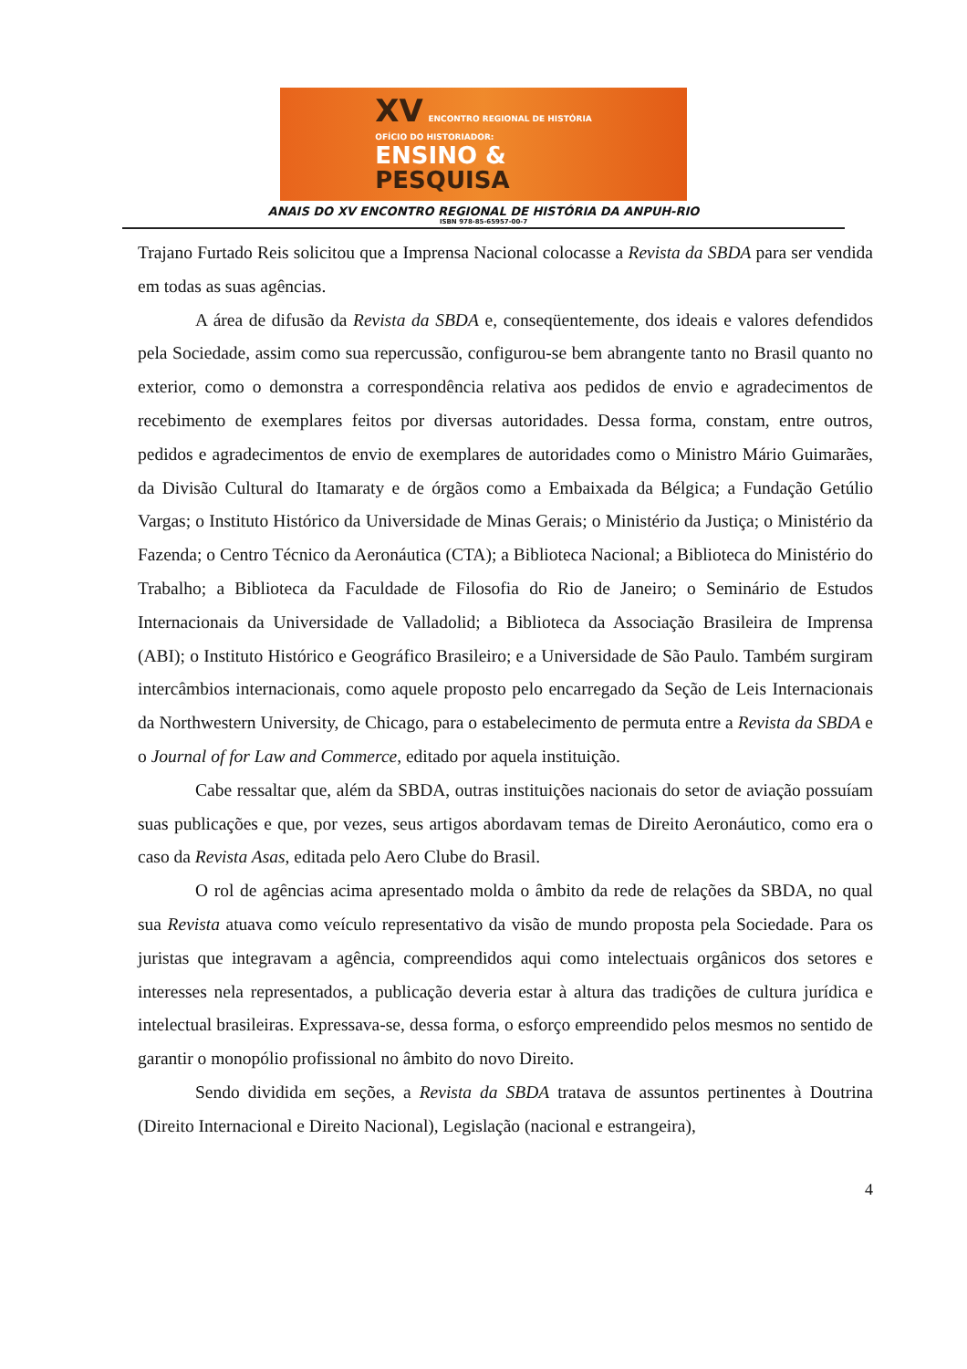XV ENCONTRO REGIONAL DE HISTÓRIA
OFÍCIO DO HISTORIADOR:
ENSINO &
PESQUISA
ANAIS DO XV ENCONTRO REGIONAL DE HISTÓRIA DA ANPUH-RIO
ISBN 978-85-65957-00-7
Trajano Furtado Reis solicitou que a Imprensa Nacional colocasse a Revista da SBDA para ser vendida em todas as suas agências.
A área de difusão da Revista da SBDA e, conseqüentemente, dos ideais e valores defendidos pela Sociedade, assim como sua repercussão, configurou-se bem abrangente tanto no Brasil quanto no exterior, como o demonstra a correspondência relativa aos pedidos de envio e agradecimentos de recebimento de exemplares feitos por diversas autoridades. Dessa forma, constam, entre outros, pedidos e agradecimentos de envio de exemplares de autoridades como o Ministro Mário Guimarães, da Divisão Cultural do Itamaraty e de órgãos como a Embaixada da Bélgica; a Fundação Getúlio Vargas; o Instituto Histórico da Universidade de Minas Gerais; o Ministério da Justiça; o Ministério da Fazenda; o Centro Técnico da Aeronáutica (CTA); a Biblioteca Nacional; a Biblioteca do Ministério do Trabalho; a Biblioteca da Faculdade de Filosofia do Rio de Janeiro; o Seminário de Estudos Internacionais da Universidade de Valladolid; a Biblioteca da Associação Brasileira de Imprensa (ABI); o Instituto Histórico e Geográfico Brasileiro; e a Universidade de São Paulo. Também surgiram intercâmbios internacionais, como aquele proposto pelo encarregado da Seção de Leis Internacionais da Northwestern University, de Chicago, para o estabelecimento de permuta entre a Revista da SBDA e o Journal of for Law and Commerce, editado por aquela instituição.
Cabe ressaltar que, além da SBDA, outras instituições nacionais do setor de aviação possuíam suas publicações e que, por vezes, seus artigos abordavam temas de Direito Aeronáutico, como era o caso da Revista Asas, editada pelo Aero Clube do Brasil.
O rol de agências acima apresentado molda o âmbito da rede de relações da SBDA, no qual sua Revista atuava como veículo representativo da visão de mundo proposta pela Sociedade. Para os juristas que integravam a agência, compreendidos aqui como intelectuais orgânicos dos setores e interesses nela representados, a publicação deveria estar à altura das tradições de cultura jurídica e intelectual brasileiras. Expressava-se, dessa forma, o esforço empreendido pelos mesmos no sentido de garantir o monopólio profissional no âmbito do novo Direito.
Sendo dividida em seções, a Revista da SBDA tratava de assuntos pertinentes à Doutrina (Direito Internacional e Direito Nacional), Legislação (nacional e estrangeira),
4